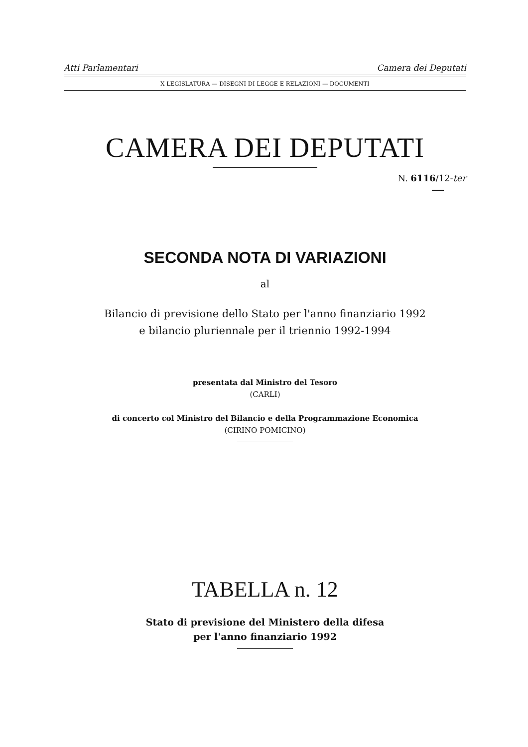Atti Parlamentari Camera dei Deputati
X LEGISLATURA — DISEGNI DI LEGGE E RELAZIONI — DOCUMENTI
CAMERA DEI DEPUTATI
N. 6116/12-ter
SECONDA NOTA DI VARIAZIONI
al
Bilancio di previsione dello Stato per l'anno finanziario 1992
e bilancio pluriennale per il triennio 1992-1994
presentata dal Ministro del Tesoro
(CARLI)
di concerto col Ministro del Bilancio e della Programmazione Economica
(CIRINO POMICINO)
TABELLA n. 12
Stato di previsione del Ministero della difesa
per l'anno finanziario 1992